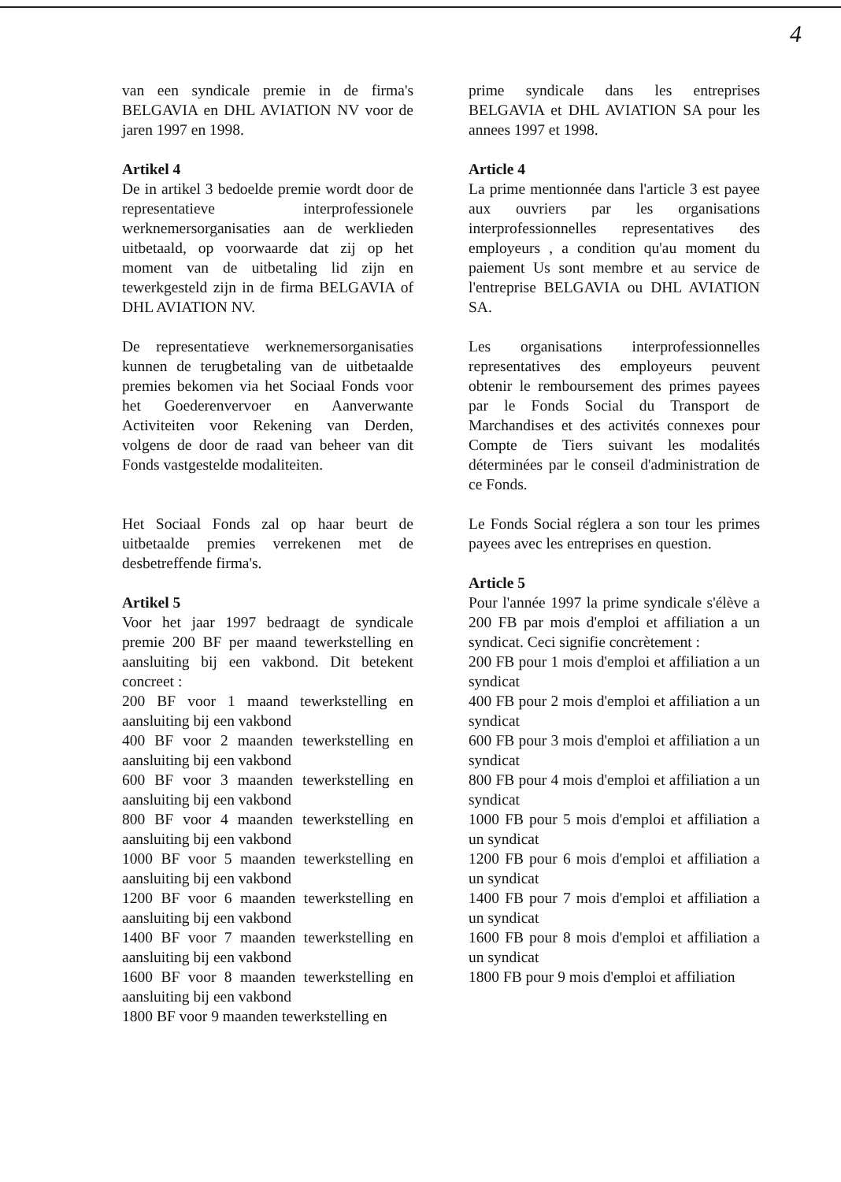4
van een syndicale premie in de firma's BELGAVIA en DHL AVIATION NV voor de jaren 1997 en 1998.
Artikel 4
De in artikel 3 bedoelde premie wordt door de representatieve interprofessionele werknemersorganisaties aan de werklieden uitbetaald, op voorwaarde dat zij op het moment van de uitbetaling lid zijn en tewerkgesteld zijn in de firma BELGAVIA of DHL AVIATION NV.
De representatieve werknemersorganisaties kunnen de terugbetaling van de uitbetaalde premies bekomen via het Sociaal Fonds voor het Goederenvervoer en Aanverwante Activiteiten voor Rekening van Derden, volgens de door de raad van beheer van dit Fonds vastgestelde modaliteiten.
Het Sociaal Fonds zal op haar beurt de uitbetaalde premies verrekenen met de desbetreffende firma's.
Artikel 5
Voor het jaar 1997 bedraagt de syndicale premie 200 BF per maand tewerkstelling en aansluiting bij een vakbond. Dit betekent concreet :
200 BF voor 1 maand tewerkstelling en aansluiting bij een vakbond
400 BF voor 2 maanden tewerkstelling en aansluiting bij een vakbond
600 BF voor 3 maanden tewerkstelling en aansluiting bij een vakbond
800 BF voor 4 maanden tewerkstelling en aansluiting bij een vakbond
1000 BF voor 5 maanden tewerkstelling en aansluiting bij een vakbond
1200 BF voor 6 maanden tewerkstelling en aansluiting bij een vakbond
1400 BF voor 7 maanden tewerkstelling en aansluiting bij een vakbond
1600 BF voor 8 maanden tewerkstelling en aansluiting bij een vakbond
1800 BF voor 9 maanden tewerkstelling en
prime syndicale dans les entreprises BELGAVIA et DHL AVIATION SA pour les annees 1997 et 1998.
Article 4
La prime mentionnée dans l'article 3 est payee aux ouvriers par les organisations interprofessionnelles representatives des employeurs , a condition qu'au moment du paiement Us sont membre et au service de l'entreprise BELGAVIA ou DHL AVIATION SA.
Les organisations interprofessionnelles representatives des employeurs peuvent obtenir le remboursement des primes payees par le Fonds Social du Transport de Marchandises et des activités connexes pour Compte de Tiers suivant les modalités déterminées par le conseil d'administration de ce Fonds.
Le Fonds Social réglera a son tour les primes payees avec les entreprises en question.
Article 5
Pour l'année 1997 la prime syndicale s'élève a 200 FB par mois d'emploi et affiliation a un syndicat. Ceci signifie concrètement :
200 FB pour 1 mois d'emploi et affiliation a un syndicat
400 FB pour 2 mois d'emploi et affiliation a un syndicat
600 FB pour 3 mois d'emploi et affiliation a un syndicat
800 FB pour 4 mois d'emploi et affiliation a un syndicat
1000 FB pour 5 mois d'emploi et affiliation a un syndicat
1200 FB pour 6 mois d'emploi et affiliation a un syndicat
1400 FB pour 7 mois d'emploi et affiliation a un syndicat
1600 FB pour 8 mois d'emploi et affiliation a un syndicat
1800 FB pour 9 mois d'emploi et affiliation